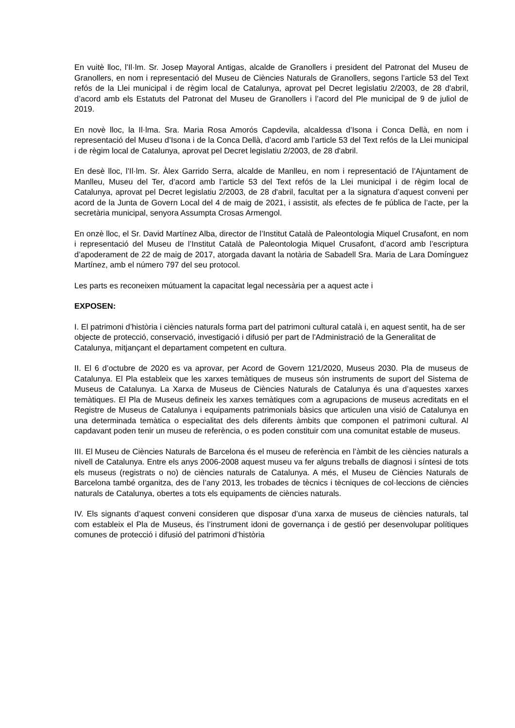En vuitè lloc, l’Il·lm. Sr. Josep Mayoral Antigas, alcalde de Granollers i president del Patronat del Museu de Granollers, en nom i representació del Museu de Ciències Naturals de Granollers, segons l’article 53 del Text refós de la Llei municipal i de règim local de Catalunya, aprovat pel Decret legislatiu 2/2003, de 28 d'abril, d’acord amb els Estatuts del Patronat del Museu de Granollers i l’acord del Ple municipal de 9 de juliol de 2019.
En novè lloc, la Il·lma. Sra. Maria Rosa Amorós Capdevila, alcaldessa d’Isona i Conca Dellà, en nom i representació del Museu d’Isona i de la Conca Dellà, d’acord amb l’article 53 del Text refós de la Llei municipal i de règim local de Catalunya, aprovat pel Decret legislatiu 2/2003, de 28 d'abril.
En desè lloc, l’Il·lm. Sr. Àlex Garrido Serra, alcalde de Manlleu, en nom i representació de l’Ajuntament de Manlleu, Museu del Ter, d’acord amb l’article 53 del Text refós de la Llei municipal i de règim local de Catalunya, aprovat pel Decret legislatiu 2/2003, de 28 d'abril, facultat per a la signatura d’aquest conveni per acord de la Junta de Govern Local del 4 de maig de 2021, i assistit, als efectes de fe pública de l’acte, per la secretària municipal, senyora Assumpta Crosas Armengol.
En onzè lloc, el Sr. David Martínez Alba, director de l’Institut Català de Paleontologia Miquel Crusafont, en nom i representació del Museu de l’Institut Català de Paleontologia Miquel Crusafont, d’acord amb l’escriptura d’apoderament de 22 de maig de 2017, atorgada davant la notària de Sabadell Sra. Maria de Lara Domínguez Martínez, amb el número 797 del seu protocol.
Les parts es reconeixen mútuament la capacitat legal necessària per a aquest acte i
EXPOSEN:
I. El patrimoni d’història i ciències naturals forma part del patrimoni cultural català i, en aquest sentit, ha de ser objecte de protecció, conservació, investigació i difusió per part de l'Administració de la Generalitat de Catalunya, mitjançant el departament competent en cultura.
II. El 6 d’octubre de 2020 es va aprovar, per Acord de Govern 121/2020, Museus 2030. Pla de museus de Catalunya. El Pla estableix que les xarxes temàtiques de museus són instruments de suport del Sistema de Museus de Catalunya. La Xarxa de Museus de Ciències Naturals de Catalunya és una d’aquestes xarxes temàtiques. El Pla de Museus defineix les xarxes temàtiques com a agrupacions de museus acreditats en el Registre de Museus de Catalunya i equipaments patrimonials bàsics que articulen una visió de Catalunya en una determinada temàtica o especialitat des dels diferents àmbits que componen el patrimoni cultural. Al capdavant poden tenir un museu de referència, o es poden constituir com una comunitat estable de museus.
III. El Museu de Ciències Naturals de Barcelona és el museu de referència en l’àmbit de les ciències naturals a nivell de Catalunya. Entre els anys 2006-2008 aquest museu va fer alguns treballs de diagnosi i síntesi de tots els museus (registrats o no) de ciències naturals de Catalunya. A més, el Museu de Ciències Naturals de Barcelona també organitza, des de l’any 2013, les trobades de tècnics i tècniques de col·leccions de ciències naturals de Catalunya, obertes a tots els equipaments de ciències naturals.
IV. Els signants d’aquest conveni consideren que disposar d’una xarxa de museus de ciències naturals, tal com estableix el Pla de Museus, és l’instrument idoni de governança i de gestió per desenvolupar polítiques comunes de protecció i difusió del patrimoni d’història